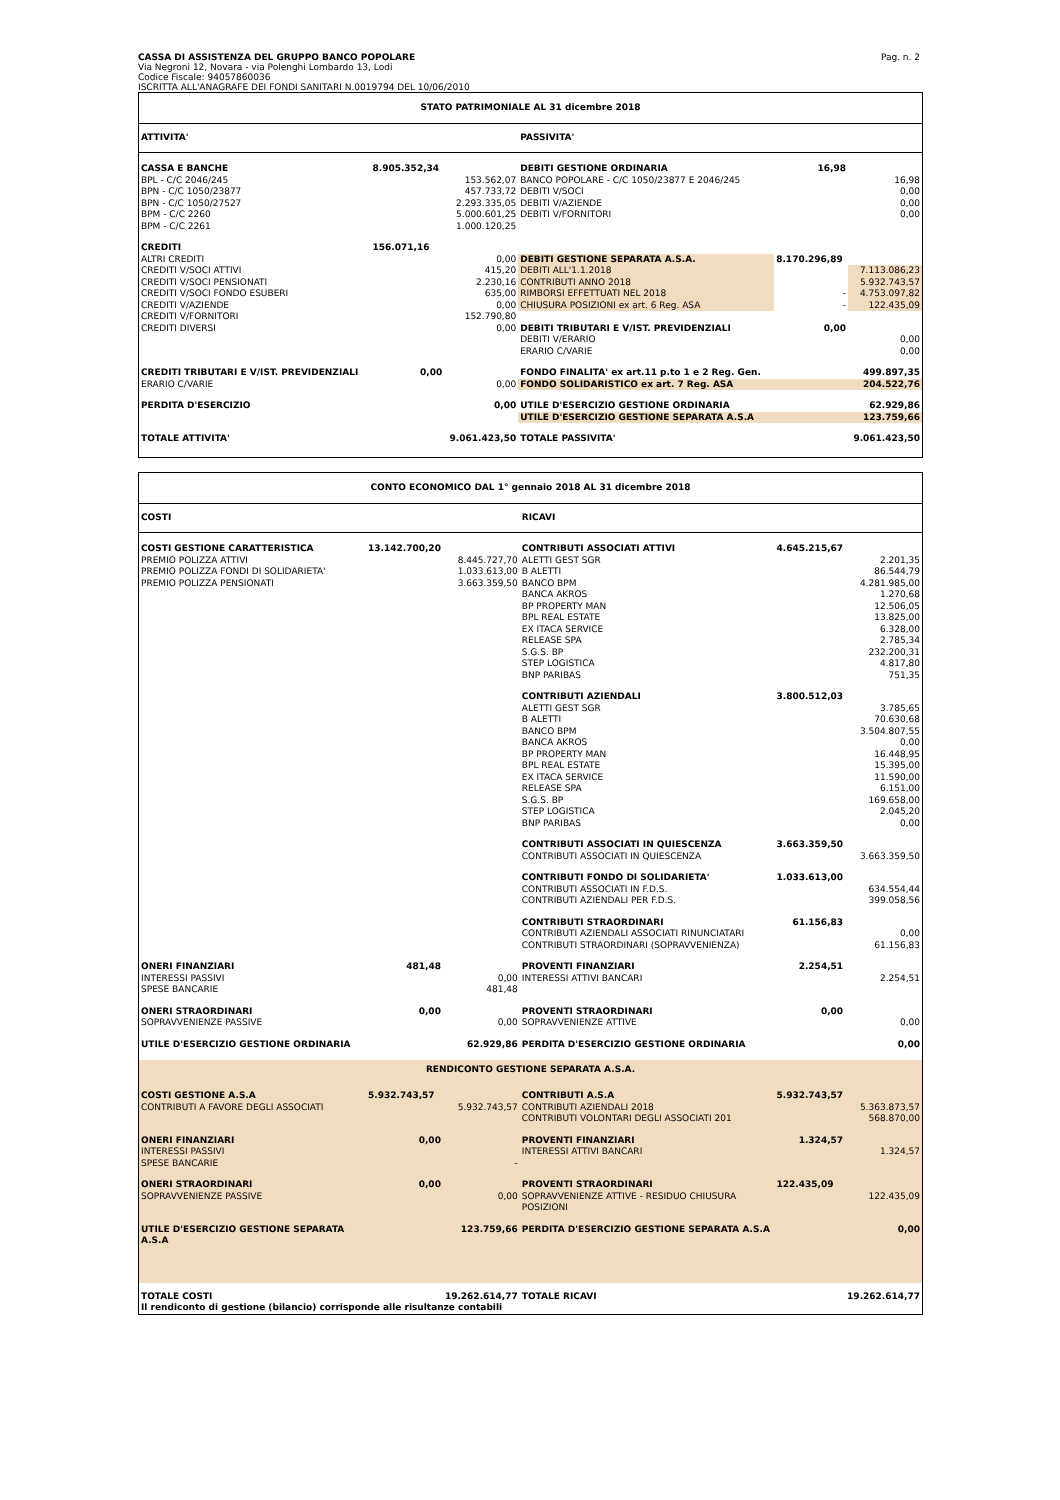CASSA DI ASSISTENZA DEL GRUPPO BANCO POPOLARE
Via Negroni 12, Novara - via Polenghi Lombardo 13, Lodi
Codice Fiscale: 94057860036
ISCRITTA ALL'ANAGRAFE DEI FONDI SANITARI N.0019794 DEL 10/06/2010
Pag. n. 2
| STATO PATRIMONIALE AL 31 dicembre 2018 | | | | | |
| ATTIVITA' | | | PASSIVITA' | | |
| CASSA E BANCHE | 8.905.352,34 | | DEBITI GESTIONE ORDINARIA | 16,98 | |
| BPL - C/C 2046/245 | | 153.562,07 | BANCO POPOLARE - C/C 1050/23877 E 2046/245 | | 16,98 |
| BPN - C/C 1050/23877 | | 457.733,72 | DEBITI V/SOCI | | 0,00 |
| BPN - C/C 1050/27527 | | 2.293.335,05 | DEBITI V/AZIENDE | | 0,00 |
| BPM - C/C 2260 | | 5.000.601,25 | DEBITI V/FORNITORI | | 0,00 |
| BPM - C/C 2261 | | 1.000.120,25 | | | |
| CREDITI | 156.071,16 | | | | |
| ALTRI CREDITI | | 0,00 | DEBITI GESTIONE SEPARATA A.S.A. | 8.170.296,89 | |
| CREDITI V/SOCI ATTIVI | | 415,20 | DEBITI ALL'1.1.2018 | | 7.113.086,23 |
| CREDITI V/SOCI PENSIONATI | | 2.230,16 | CONTRIBUTI ANNO 2018 | | 5.932.743,57 |
| CREDITI V/SOCI FONDO ESUBERI | | 635,00 | RIMBORSI EFFETTUATI NEL 2018 | - | 4.753.097,82 |
| CREDITI V/AZIENDE | | 0,00 | CHIUSURA POSIZIONI ex art. 6 Reg. ASA | - | 122.435,09 |
| CREDITI V/FORNITORI | | 152.790,80 | | | |
| CREDITI DIVERSI | | 0,00 | DEBITI TRIBUTARI E V/IST. PREVIDENZIALI | 0,00 | |
| | | | DEBITI V/ERARIO | | 0,00 |
| | | | ERARIO C/VARIE | | 0,00 |
| CREDITI TRIBUTARI E V/IST. PREVIDENZIALI | 0,00 | | FONDO FINALITA' ex art.11 p.to 1 e 2 Reg. Gen. | | 499.897,35 |
| ERARIO C/VARIE | | 0,00 | FONDO SOLIDARISTICO ex art. 7 Reg. ASA | | 204.522,76 |
| PERDITA D'ESERCIZIO | | 0,00 | UTILE D'ESERCIZIO GESTIONE ORDINARIA | | 62.929,86 |
| | | | UTILE D'ESERCIZIO GESTIONE SEPARATA A.S.A | | 123.759,66 |
| TOTALE ATTIVITA' | | 9.061.423,50 | TOTALE PASSIVITA' | | 9.061.423,50 |
| CONTO ECONOMICO DAL 1° gennaio 2018 AL 31 dicembre 2018 | | | | | |
| COSTI | | | RICAVI | | |
| COSTI GESTIONE CARATTERISTICA | 13.142.700,20 | | CONTRIBUTI ASSOCIATI ATTIVI | 4.645.215,67 | |
| PREMIO POLIZZA ATTIVI | | 8.445.727,70 | ALETTI GEST SGR | | 2.201,35 |
| PREMIO POLIZZA FONDI DI SOLIDARIETA' | | 1.033.613,00 | B ALETTI | | 86.544,79 |
| PREMIO POLIZZA PENSIONATI | | 3.663.359,50 | BANCO BPM | | 4.281.985,00 |
| | | | BANCA AKROS | | 1.270,68 |
| | | | BP PROPERTY MAN | | 12.506,05 |
| | | | BPL REAL ESTATE | | 13.825,00 |
| | | | EX ITACA SERVICE | | 6.328,00 |
| | | | RELEASE SPA | | 2.785,34 |
| | | | S.G.S. BP | | 232.200,31 |
| | | | STEP LOGISTICA | | 4.817,80 |
| | | | BNP PARIBAS | | 751,35 |
| | | | CONTRIBUTI AZIENDALI | 3.800.512,03 | |
| | | | ALETTI GEST SGR | | 3.785,65 |
| | | | B ALETTI | | 70.630,68 |
| | | | BANCO BPM | | 3.504.807,55 |
| | | | BANCA AKROS | | 0,00 |
| | | | BP PROPERTY MAN | | 16.448,95 |
| | | | BPL REAL ESTATE | | 15.395,00 |
| | | | EX ITACA SERVICE | | 11.590,00 |
| | | | RELEASE SPA | | 6.151,00 |
| | | | S.G.S. BP | | 169.658,00 |
| | | | STEP LOGISTICA | | 2.045,20 |
| | | | BNP PARIBAS | | 0,00 |
| | | | CONTRIBUTI ASSOCIATI IN QUIESCENZA | 3.663.359,50 | |
| | | | CONTRIBUTI ASSOCIATI IN QUIESCENZA | | 3.663.359,50 |
| | | | CONTRIBUTI FONDO DI SOLIDARIETA' | 1.033.613,00 | |
| | | | CONTRIBUTI ASSOCIATI IN F.D.S. | | 634.554,44 |
| | | | CONTRIBUTI AZIENDALI PER F.D.S. | | 399.058,56 |
| | | | CONTRIBUTI STRAORDINARI | 61.156,83 | |
| | | | CONTRIBUTI AZIENDALI ASSOCIATI RINUNCIATARI | | 0,00 |
| | | | CONTRIBUTI STRAORDINARI (SOPRAVVENIENZA) | | 61.156,83 |
| ONERI FINANZIARI | 481,48 | | PROVENTI FINANZIARI | 2.254,51 | |
| INTERESSI PASSIVI | | 0,00 | INTERESSI ATTIVI BANCARI | | 2.254,51 |
| SPESE BANCARIE | | 481,48 | | | |
| ONERI STRAORDINARI | 0,00 | | PROVENTI STRAORDINARI | 0,00 | |
| SOPRAVVENIENZE PASSIVE | | 0,00 | SOPRAVVENIENZE ATTIVE | | 0,00 |
| UTILE D'ESERCIZIO GESTIONE ORDINARIA | | 62.929,86 | PERDITA D'ESERCIZIO GESTIONE ORDINARIA | | 0,00 |
| RENDICONTO GESTIONE SEPARATA A.S.A. | | | | | |
| COSTI GESTIONE A.S.A | 5.932.743,57 | | CONTRIBUTI A.S.A | 5.932.743,57 | |
| CONTRIBUTI A FAVORE DEGLI ASSOCIATI | | 5.932.743,57 | CONTRIBUTI AZIENDALI 2018 | | 5.363.873,57 |
| | | | CONTRIBUTI VOLONTARI DEGLI ASSOCIATI 201 | | 568.870,00 |
| ONERI FINANZIARI | 0,00 | | PROVENTI FINANZIARI | 1.324,57 | |
| INTERESSI PASSIVI | | | INTERESSI ATTIVI BANCARI | | 1.324,57 |
| SPESE BANCARIE | | - | | | |
| ONERI STRAORDINARI | 0,00 | | PROVENTI STRAORDINARI | 122.435,09 | |
| SOPRAVVENIENZE PASSIVE | | 0,00 | SOPRAVVENIENZE ATTIVE - RESIDUO CHIUSURA POSIZIONI | | 122.435,09 |
| UTILE D'ESERCIZIO GESTIONE SEPARATA A.S.A | | 123.759,66 | PERDITA D'ESERCIZIO GESTIONE SEPARATA A.S.A | | 0,00 |
| TOTALE COSTI | | 19.262.614,77 | TOTALE RICAVI | | 19.262.614,77 |
| Il rendiconto di gestione (bilancio) corrisponde alle risultanze contabili | | | | | |